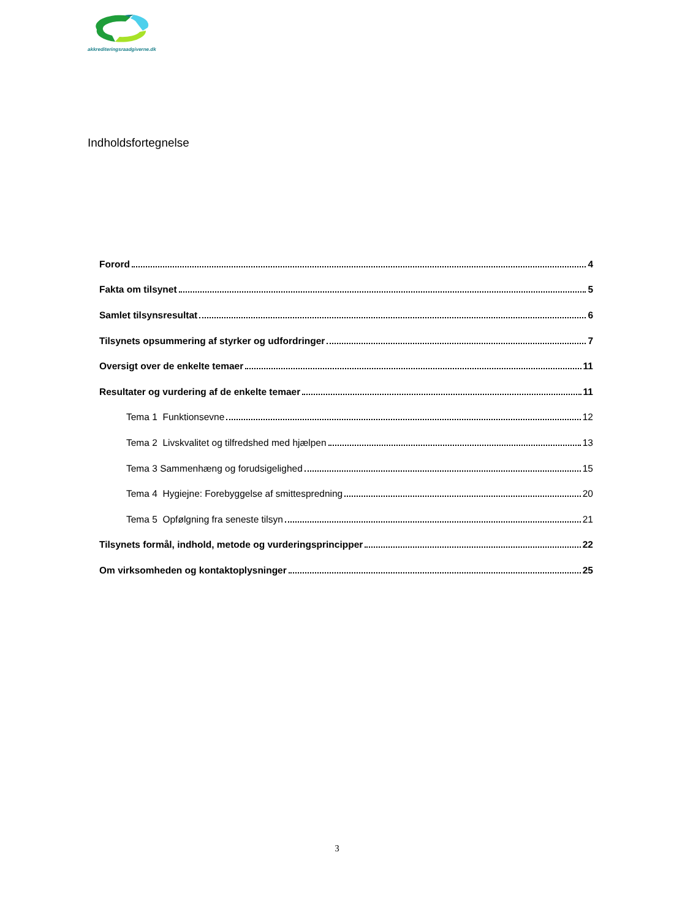akkrediteringsraadgiverne.dk
Indholdsfortegnelse
Forord 4
Fakta om tilsynet 5
Samlet tilsynsresultat 6
Tilsynets opsummering af styrker og udfordringer 7
Oversigt over de enkelte temaer 11
Resultater og vurdering af de enkelte temaer 11
Tema 1 Funktionsevne 12
Tema 2 Livskvalitet og tilfredshed med hjælpen 13
Tema 3 Sammenhæng og forudsigelighed 15
Tema 4 Hygiejne: Forebyggelse af smittespredning 20
Tema 5 Opfølgning fra seneste tilsyn 21
Tilsynets formål, indhold, metode og vurderingsprincipper 22
Om virksomheden og kontaktoplysninger 25
3